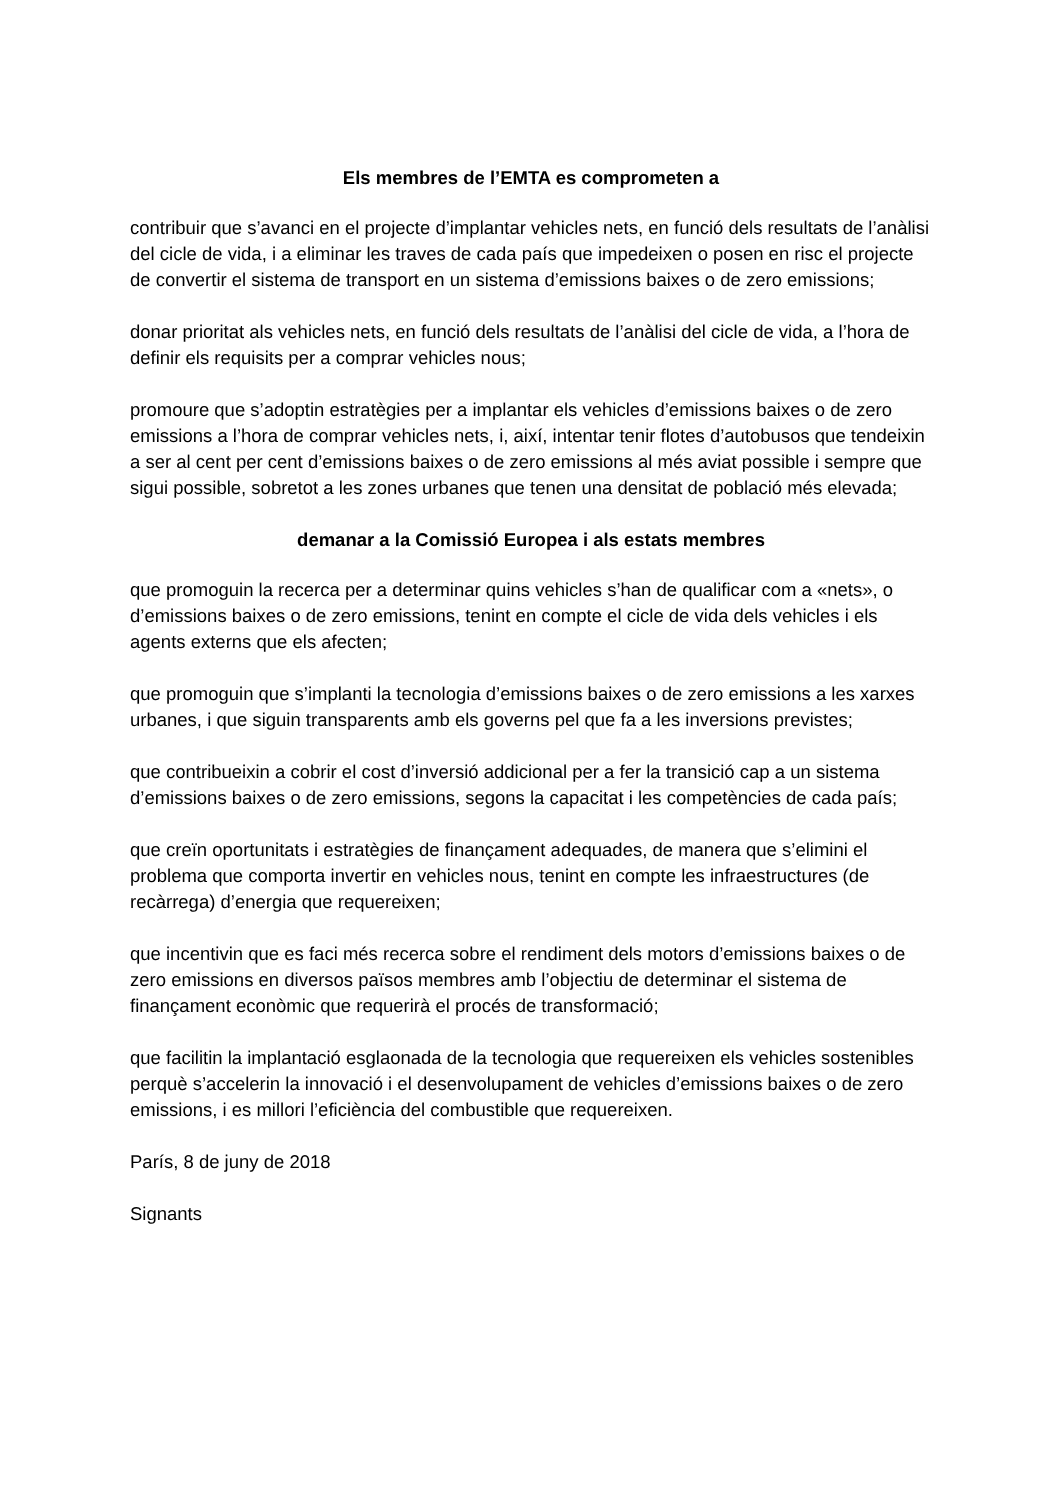Els membres de l’EMTA es comprometen a
contribuir que s’avanci en el projecte d’implantar vehicles nets, en funció dels resultats de l’anàlisi del cicle de vida, i a eliminar les traves de cada país que impedeixen o posen en risc el projecte de convertir el sistema de transport en un sistema d’emissions baixes o de zero emissions;
donar prioritat als vehicles nets, en funció dels resultats de l’anàlisi del cicle de vida, a l’hora de definir els requisits per a comprar vehicles nous;
promoure que s’adoptin estratègies per a implantar els vehicles d’emissions baixes o de zero emissions a l’hora de comprar vehicles nets, i, així, intentar tenir flotes d’autobusos que tendeixin a ser al cent per cent d’emissions baixes o de zero emissions al més aviat possible i sempre que sigui possible, sobretot a les zones urbanes que tenen una densitat de població més elevada;
demanar a la Comissió Europea i als estats membres
que promoguin la recerca per a determinar quins vehicles s’han de qualificar com a «nets», o d’emissions baixes o de zero emissions, tenint en compte el cicle de vida dels vehicles i els agents externs que els afecten;
que promoguin que s’implanti la tecnologia d’emissions baixes o de zero emissions a les xarxes urbanes, i que siguin transparents amb els governs pel que fa a les inversions previstes;
que contribueixin a cobrir el cost d’inversió addicional per a fer la transició cap a un sistema d’emissions baixes o de zero emissions, segons la capacitat i les competències de cada país;
que creïn oportunitats i estratègies de finançament adequades, de manera que s’elimini el problema que comporta invertir en vehicles nous, tenint en compte les infraestructures (de recàrrega) d’energia que requereixen;
que incentivin que es faci més recerca sobre el rendiment dels motors d’emissions baixes o de zero emissions en diversos països membres amb l’objectiu de determinar el sistema de finançament econòmic que requerirà el procés de transformació;
que facilitin la implantació esglaonada de la tecnologia que requereixen els vehicles sostenibles perquè s’accelerin la innovació i el desenvolupament de vehicles d’emissions baixes o de zero emissions, i es millori l’eficiència del combustible que requereixen.
París, 8 de juny de 2018
Signants